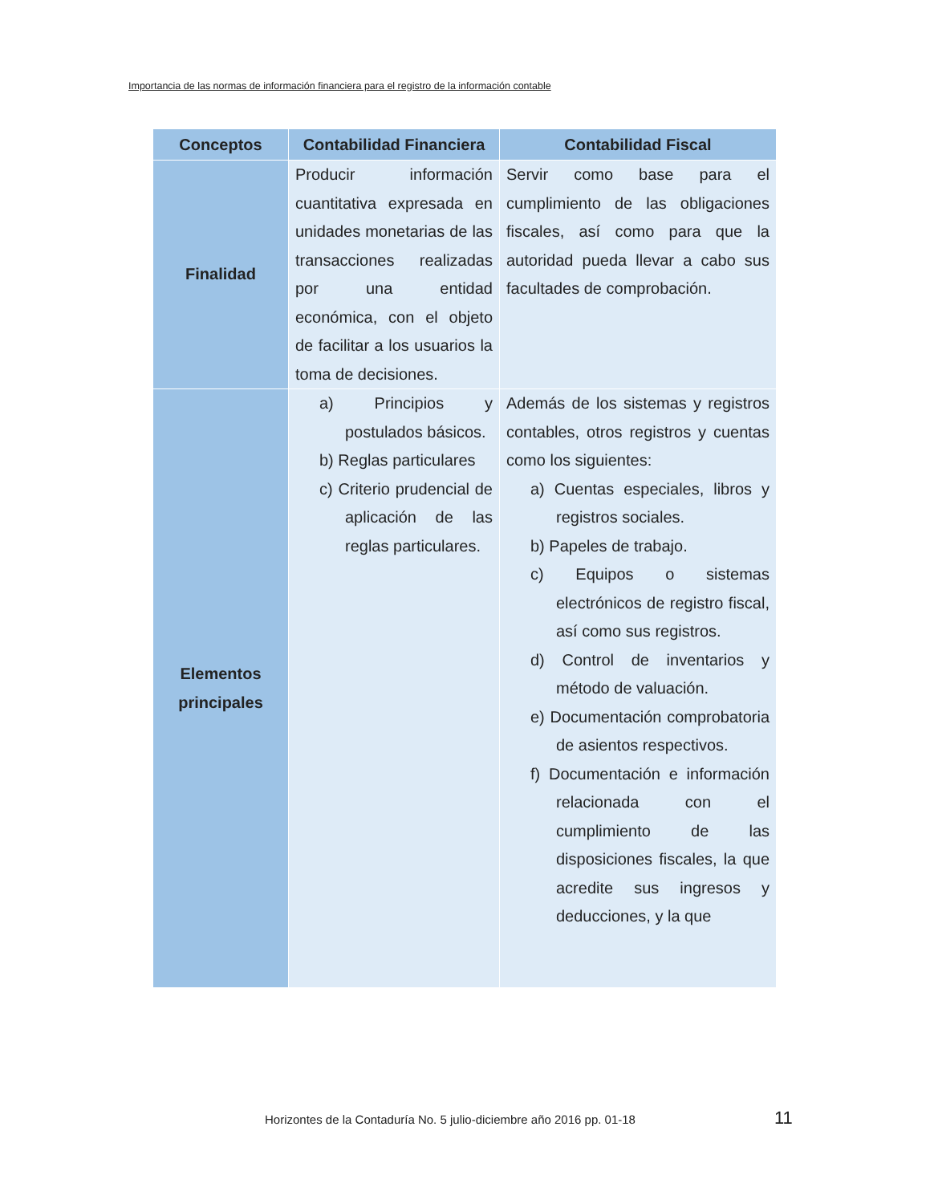Importancia de las normas de información financiera para el registro de la información contable
| Conceptos | Contabilidad Financiera | Contabilidad Fiscal |
| --- | --- | --- |
| Finalidad | Producir información cuantitativa expresada en unidades monetarias de las transacciones realizadas por una entidad económica, con el objeto de facilitar a los usuarios la toma de decisiones. | Servir como base para el cumplimiento de las obligaciones fiscales, así como para que la autoridad pueda llevar a cabo sus facultades de comprobación. |
| Elementos principales | a) Principios y postulados básicos. b) Reglas particulares c) Criterio prudencial de aplicación de las reglas particulares. | Además de los sistemas y registros contables, otros registros y cuentas como los siguientes: a) Cuentas especiales, libros y registros sociales. b) Papeles de trabajo. c) Equipos o sistemas electrónicos de registro fiscal, así como sus registros. d) Control de inventarios y método de valuación. e) Documentación comprobatoria de asientos respectivos. f) Documentación e información relacionada con el cumplimiento de las disposiciones fiscales, la que acredite sus ingresos y deducciones, y la que |
Horizontes de la Contaduría No. 5 julio-diciembre año 2016 pp. 01-18
11